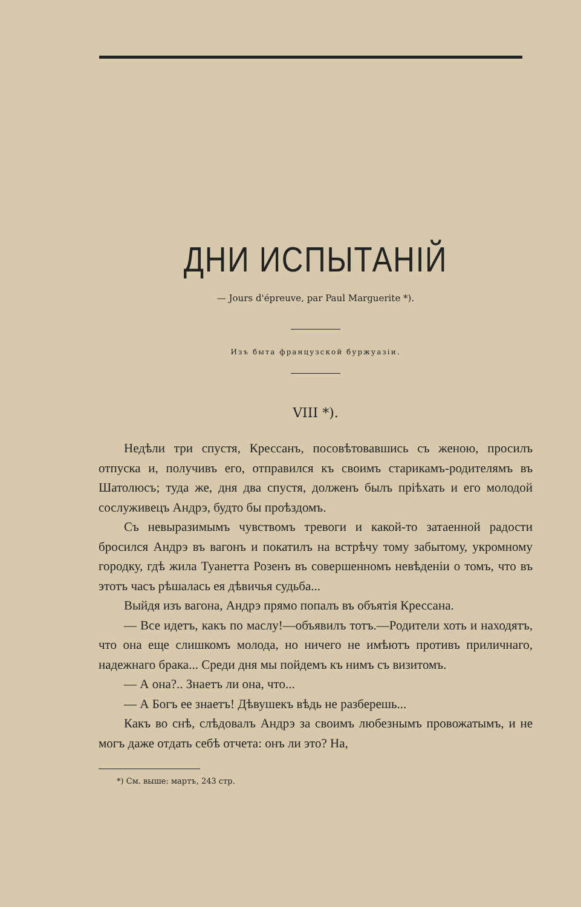ДНИ ИСПЫТАНІЙ
— Jours d'épreuve, par Paul Marguerite *).
Изъ быта французской буржуазіи.
VIII *).
Недѣли три спустя, Крессанъ, посовѣтовавшись съ женою, просилъ отпуска и, получивъ его, отправился къ своимъ старикамъ-родителямъ въ Шатолюсъ; туда же, дня два спустя, долженъ былъ пріѣхать и его молодой сослуживецъ Андрэ, будто бы проѣздомъ.
Съ невыразимымъ чувствомъ тревоги и какой-то затаенной радости бросился Андрэ въ вагонъ и покатилъ на встрѣчу тому забытому, укромному городку, гдѣ жила Туанетта Розенъ въ совершенномъ невѣденіи о томъ, что въ этотъ часъ рѣшалась ея дѣвичья судьба...
Выйдя изъ вагона, Андрэ прямо попалъ въ объятія Крессана.
— Все идетъ, какъ по маслу!—объявилъ тотъ.—Родители хоть и находятъ, что она еще слишкомъ молода, но ничего не имѣютъ противъ приличнаго, надежнаго брака... Среди дня мы пойдемъ къ нимъ съ визитомъ.
— А она?.. Знаетъ ли она, что...
— А Богъ ее знаетъ! Дѣвушекъ вѣдь не разберешь...
Какъ во снѣ, слѣдовалъ Андрэ за своимъ любезнымъ провожатымъ, и не могъ даже отдать себѣ отчета: онъ ли это? На,
*) См. выше: мартъ, 243 стр.